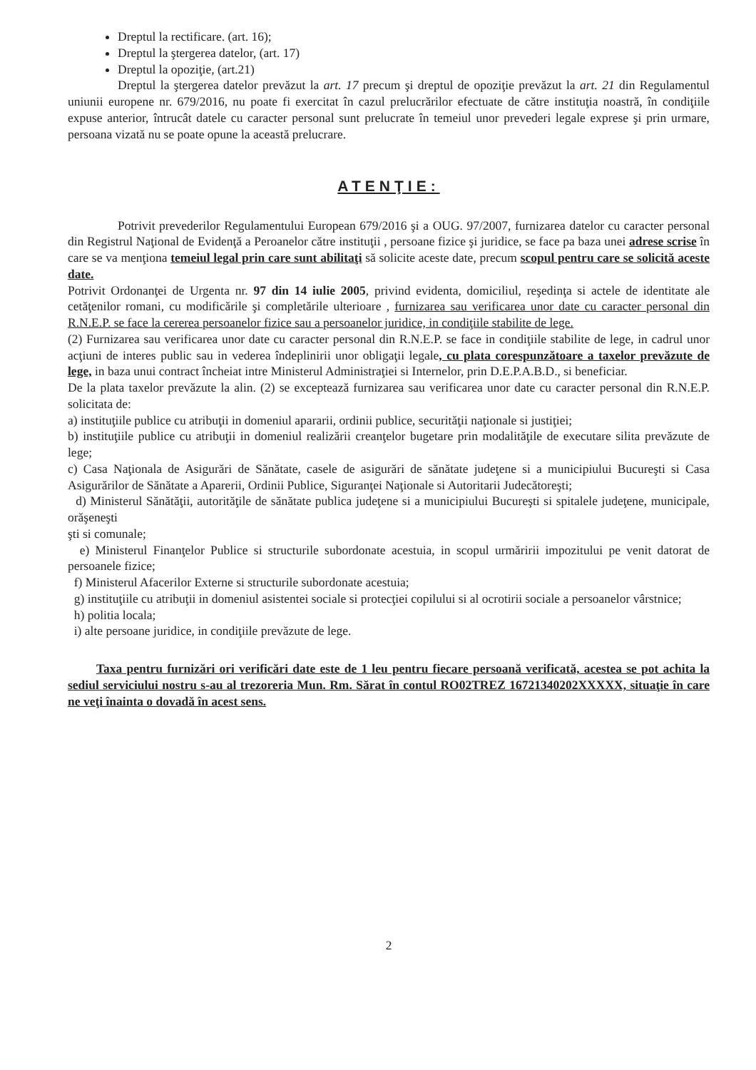Dreptul la rectificare. (art. 16);
Dreptul la ştergerea datelor, (art. 17)
Dreptul la opoziţie, (art.21)
Dreptul la ştergerea datelor prevăzut la art. 17 precum şi dreptul de opoziţie prevăzut la art. 21 din Regulamentul uniunii europene nr. 679/2016, nu poate fi exercitat în cazul prelucrărilor efectuate de către instituţia noastră, în condiţiile expuse anterior, întrucât datele cu caracter personal sunt prelucrate în temeiul unor prevederi legale exprese şi prin urmare, persoana vizată nu se poate opune la această prelucrare.
ATENŢIE:
Potrivit prevederilor Regulamentului European 679/2016 şi a OUG. 97/2007, furnizarea datelor cu caracter personal din Registrul Naţional de Evidenţă a Peroanelor către instituţii , persoane fizice şi juridice, se face pa baza unei adrese scrise în care se va menţiona temeiul legal prin care sunt abilitaţi să solicite aceste date, precum scopul pentru care se solicită aceste date.
Potrivit Ordonanţei de Urgenta nr. 97 din 14 iulie 2005, privind evidenta, domiciliul, reşedinţa si actele de identitate ale cetăţenilor romani, cu modificările şi completările ulterioare , furnizarea sau verificarea unor date cu caracter personal din R.N.E.P. se face la cererea persoanelor fizice sau a persoanelor juridice, in condiţiile stabilite de lege.
(2) Furnizarea sau verificarea unor date cu caracter personal din R.N.E.P. se face in condiţiile stabilite de lege, in cadrul unor acţiuni de interes public sau in vederea îndeplinirii unor obligaţii legale, cu plata corespunzătoare a taxelor prevăzute de lege, in baza unui contract încheiat intre Ministerul Administraţiei si Internelor, prin D.E.P.A.B.D., si beneficiar.
De la plata taxelor prevăzute la alin. (2) se exceptează furnizarea sau verificarea unor date cu caracter personal din R.N.E.P. solicitata de:
a) instituţiile publice cu atribuţii in domeniul apararii, ordinii publice, securităţii naţionale si justiţiei;
b) instituţiile publice cu atribuţii in domeniul realizării creanţelor bugetare prin modalităţile de executare silita prevăzute de lege;
c) Casa Naţionala de Asigurări de Sănătate, casele de asigurări de sănătate judeţene si a municipiului Bucureşti si Casa Asigurărilor de Sănătate a Aparerii, Ordinii Publice, Siguranţei Naţionale si Autoritarii Judecătoreşti;
d) Ministerul Sănătăţii, autorităţile de sănătate publica judeţene si a municipiului Bucureşti si spitalele judeţene, municipale, orăşeneşti
şti si comunale;
e) Ministerul Finanţelor Publice si structurile subordonate acestuia, in scopul urmăririi impozitului pe venit datorat de persoanele fizice;
f) Ministerul Afacerilor Externe si structurile subordonate acestuia;
g) instituţiile cu atribuţii in domeniul asistentei sociale si protecţiei copilului si al ocrotirii sociale a persoanelor vârstnice;
h) politia locala;
i) alte persoane juridice, in condiţiile prevăzute de lege.
Taxa pentru furnizări ori verificări date este de 1 leu pentru fiecare persoană verificată, acestea se pot achita la sediul serviciului nostru s-au al trezoreria Mun. Rm. Sărat în contul RO02TREZ 16721340202XXXXX, situaţie în care ne veţi înainta o dovadă în acest sens.
2